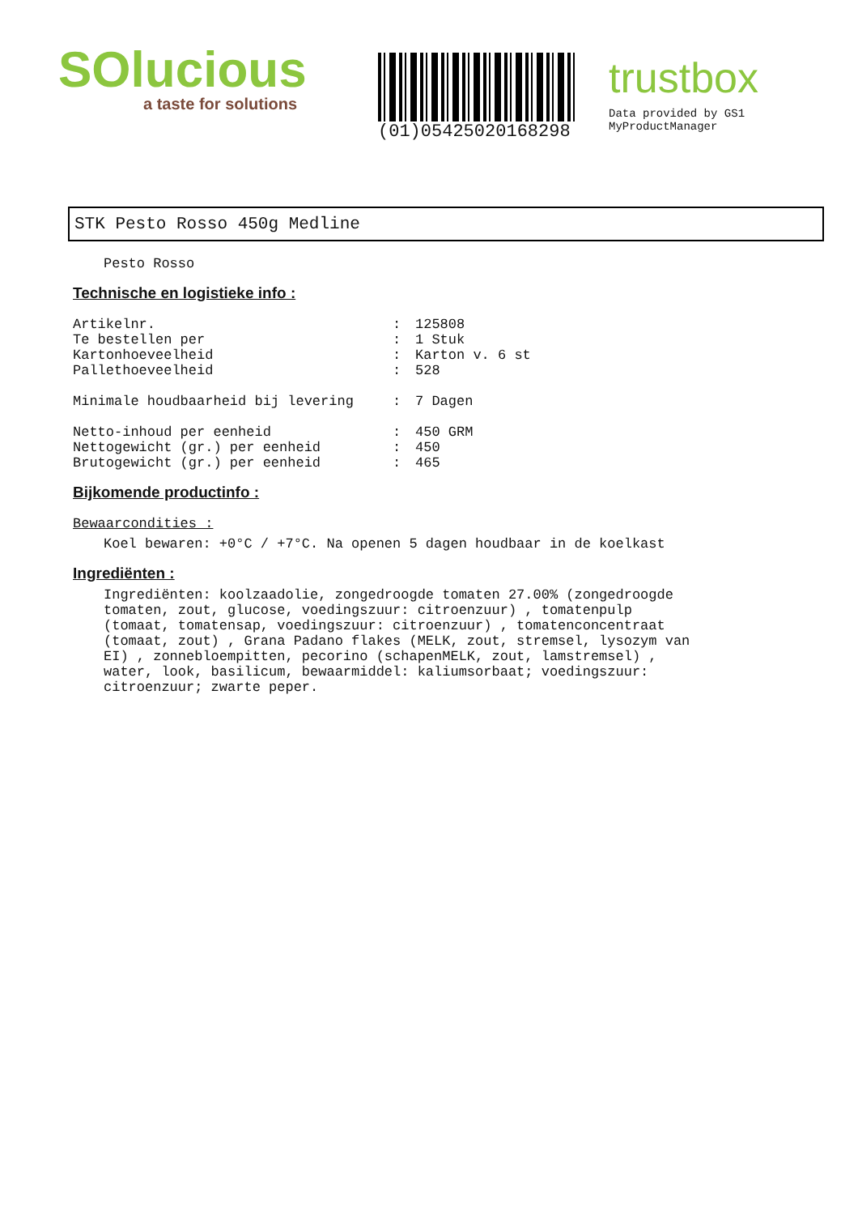SOlucious
a taste for solutions
(01)05425020168298
trustbox
Data provided by GS1 MyProductManager
STK Pesto Rosso 450g Medline
Pesto Rosso
Technische en logistieke info :
| Artikelnr. | : | 125808 |
| Te bestellen per | : | 1 Stuk |
| Kartonhoeveelheid | : | Karton v. 6 st |
| Pallethoeveelheid | : | 528 |
| Minimale houdbaarheid bij levering | : | 7 Dagen |
| Netto-inhoud per eenheid | : | 450 GRM |
| Nettogewicht (gr.) per eenheid | : | 450 |
| Brutogewicht (gr.) per eenheid | : | 465 |
Bijkomende productinfo :
Bewaarcondities :
Koel bewaren: +0°C / +7°C. Na openen 5 dagen houdbaar in de koelkast
Ingrediënten :
Ingrediënten: koolzaadolie, zongedroogde tomaten 27.00% (zongedroogde tomaten, zout, glucose, voedingszuur: citroenzuur) , tomatenpulp (tomaat, tomatensap, voedingszuur: citroenzuur) , tomatenconcentraat (tomaat, zout) , Grana Padano flakes (MELK, zout, stremsel, lysozym van EI) , zonnebloempitten, pecorino (schapenMELK, zout, lamstremsel) , water, look, basilicum, bewaarmiddel: kaliumsorbaat; voedingszuur: citroenzuur; zwarte peper.